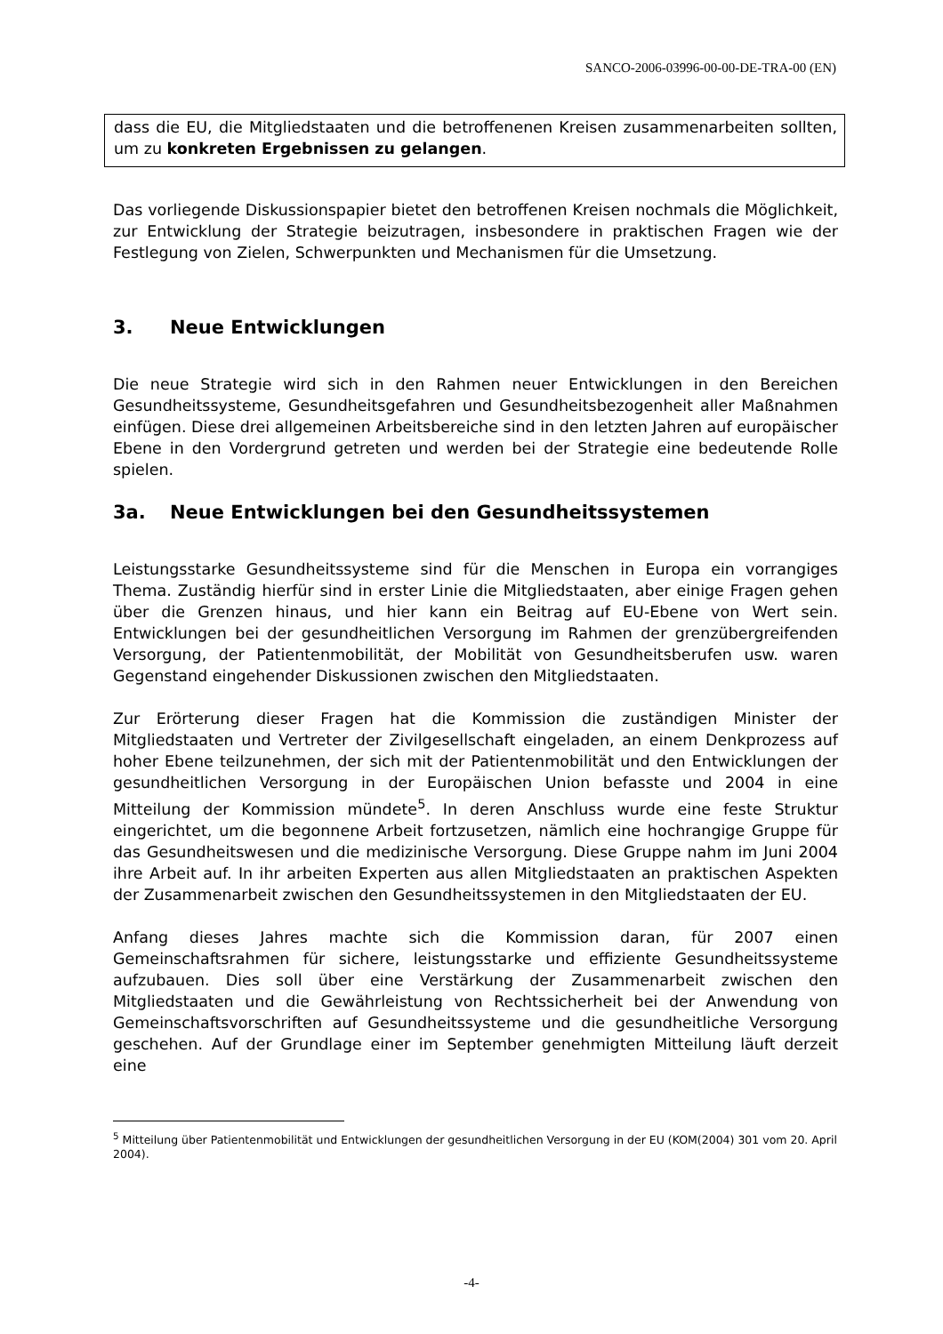SANCO-2006-03996-00-00-DE-TRA-00 (EN)
dass die EU, die Mitgliedstaaten und die betroffenenen Kreisen zusammenarbeiten sollten, um zu konkreten Ergebnissen zu gelangen.
Das vorliegende Diskussionspapier bietet den betroffenen Kreisen nochmals die Möglichkeit, zur Entwicklung der Strategie beizutragen, insbesondere in praktischen Fragen wie der Festlegung von Zielen, Schwerpunkten und Mechanismen für die Umsetzung.
3. Neue Entwicklungen
Die neue Strategie wird sich in den Rahmen neuer Entwicklungen in den Bereichen Gesundheitssysteme, Gesundheitsgefahren und Gesundheitsbezogenheit aller Maßnahmen einfügen. Diese drei allgemeinen Arbeitsbereiche sind in den letzten Jahren auf europäischer Ebene in den Vordergrund getreten und werden bei der Strategie eine bedeutende Rolle spielen.
3a. Neue Entwicklungen bei den Gesundheitssystemen
Leistungsstarke Gesundheitssysteme sind für die Menschen in Europa ein vorrangiges Thema. Zuständig hierfür sind in erster Linie die Mitgliedstaaten, aber einige Fragen gehen über die Grenzen hinaus, und hier kann ein Beitrag auf EU-Ebene von Wert sein. Entwicklungen bei der gesundheitlichen Versorgung im Rahmen der grenzübergreifenden Versorgung, der Patientenmobilität, der Mobilität von Gesundheitsberufen usw. waren Gegenstand eingehender Diskussionen zwischen den Mitgliedstaaten.
Zur Erörterung dieser Fragen hat die Kommission die zuständigen Minister der Mitgliedstaaten und Vertreter der Zivilgesellschaft eingeladen, an einem Denkprozess auf hoher Ebene teilzunehmen, der sich mit der Patientenmobilität und den Entwicklungen der gesundheitlichen Versorgung in der Europäischen Union befasste und 2004 in eine Mitteilung der Kommission mündete<sup>5</sup>. In deren Anschluss wurde eine feste Struktur eingerichtet, um die begonnene Arbeit fortzusetzen, nämlich eine hochrangige Gruppe für das Gesundheitswesen und die medizinische Versorgung. Diese Gruppe nahm im Juni 2004 ihre Arbeit auf. In ihr arbeiten Experten aus allen Mitgliedstaaten an praktischen Aspekten der Zusammenarbeit zwischen den Gesundheitssystemen in den Mitgliedstaaten der EU.
Anfang dieses Jahres machte sich die Kommission daran, für 2007 einen Gemeinschaftsrahmen für sichere, leistungsstarke und effiziente Gesundheitssysteme aufzubauen. Dies soll über eine Verstärkung der Zusammenarbeit zwischen den Mitgliedstaaten und die Gewährleistung von Rechtssicherheit bei der Anwendung von Gemeinschaftsvorschriften auf Gesundheitssysteme und die gesundheitliche Versorgung geschehen. Auf der Grundlage einer im September genehmigten Mitteilung läuft derzeit eine
<sup>5</sup> Mitteilung über Patientenmobilität und Entwicklungen der gesundheitlichen Versorgung in der EU (KOM(2004) 301 vom 20. April 2004).
-4-